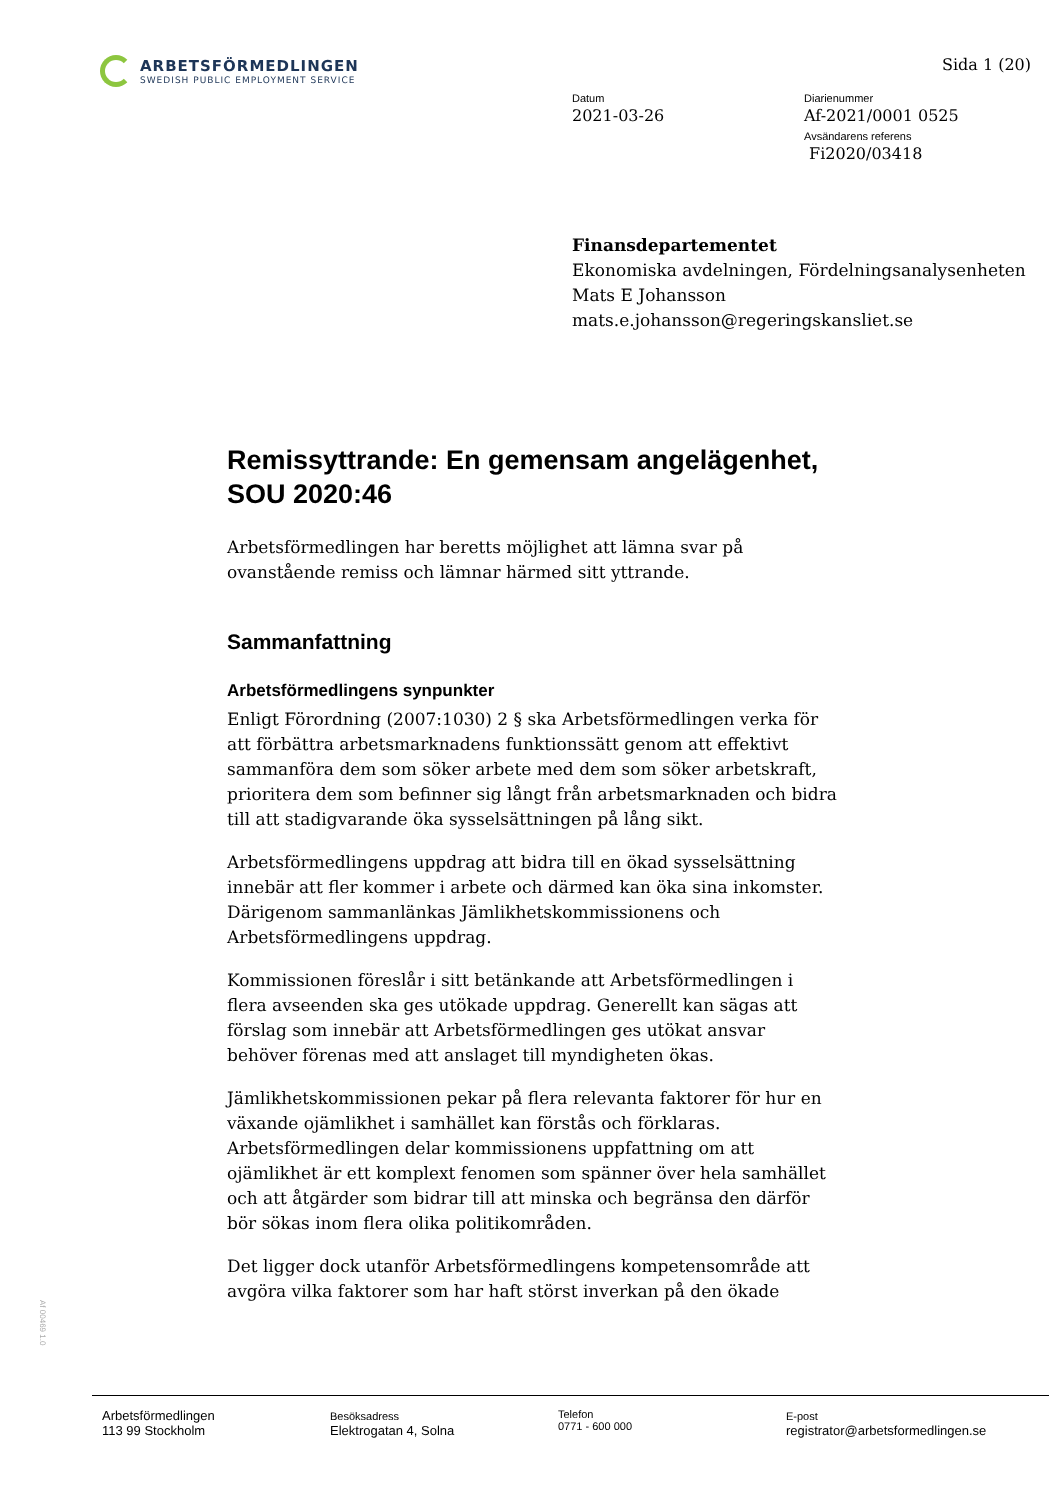ARBETSFÖRMEDLINGEN
SWEDISH PUBLIC EMPLOYMENT SERVICE
Sida 1 (20)
Datum
2021-03-26
Diarienummer
Af-2021/0001 0525
Avsändarens referens
Fi2020/03418
Finansdepartementet
Ekonomiska avdelningen, Fördelningsanalysenheten
Mats E Johansson
mats.e.johansson@regeringskansliet.se
Remissyttrande: En gemensam angelägenhet, SOU 2020:46
Arbetsförmedlingen har beretts möjlighet att lämna svar på ovanstående remiss och lämnar härmed sitt yttrande.
Sammanfattning
Arbetsförmedlingens synpunkter
Enligt Förordning (2007:1030) 2 § ska Arbetsförmedlingen verka för att förbättra arbetsmarknadens funktionssätt genom att effektivt sammanföra dem som söker arbete med dem som söker arbetskraft, prioritera dem som befinner sig långt från arbetsmarknaden och bidra till att stadigvarande öka sysselsättningen på lång sikt.
Arbetsförmedlingens uppdrag att bidra till en ökad sysselsättning innebär att fler kommer i arbete och därmed kan öka sina inkomster. Därigenom sammanlänkas Jämlikhetskommissionens och Arbetsförmedlingens uppdrag.
Kommissionen föreslår i sitt betänkande att Arbetsförmedlingen i flera avseenden ska ges utökade uppdrag. Generellt kan sägas att förslag som innebär att Arbetsförmedlingen ges utökat ansvar behöver förenas med att anslaget till myndigheten ökas.
Jämlikhetskommissionen pekar på flera relevanta faktorer för hur en växande ojämlikhet i samhället kan förstås och förklaras. Arbetsförmedlingen delar kommissionens uppfattning om att ojämlikhet är ett komplext fenomen som spänner över hela samhället och att åtgärder som bidrar till att minska och begränsa den därför bör sökas inom flera olika politikområden.
Det ligger dock utanför Arbetsförmedlingens kompetensområde att avgöra vilka faktorer som har haft störst inverkan på den ökade
Af 00469 1.0
Arbetsförmedlingen
113 99 Stockholm
Besöksadress
Elektrogatan 4, Solna
Telefon
0771 - 600 000
E-post
registrator@arbetsformedlingen.se